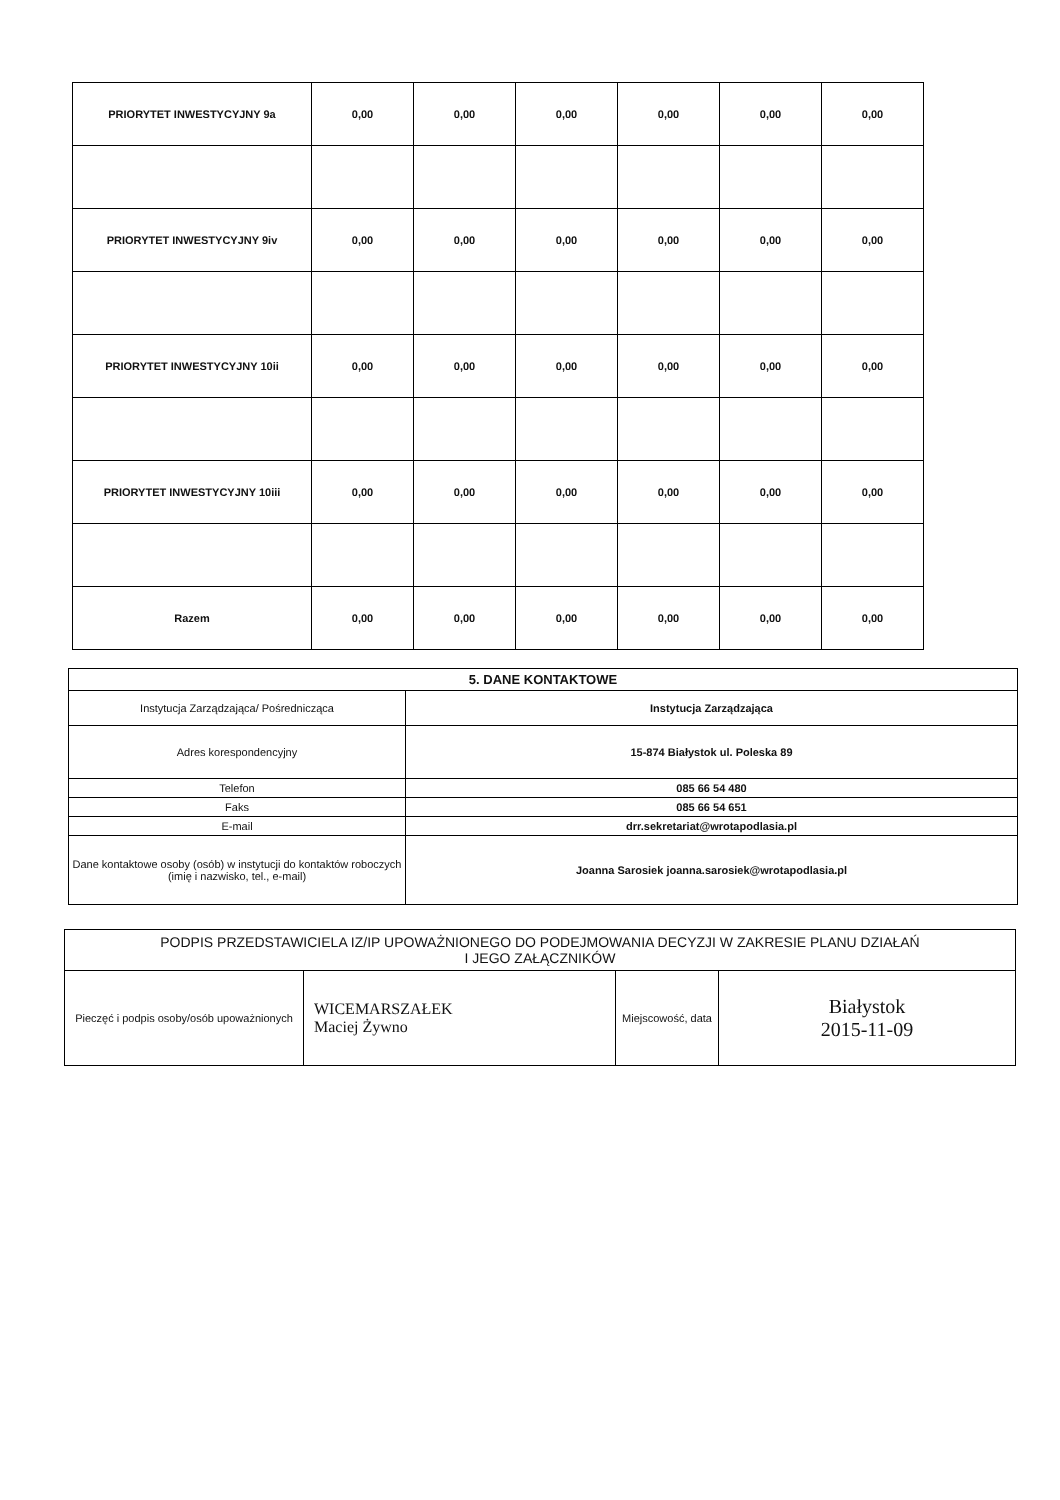| PRIORYTET INWESTYCYJNY 9a | 0,00 | 0,00 | 0,00 | 0,00 | 0,00 | 0,00 |
| PRIORYTET INWESTYCYJNY 9iv | 0,00 | 0,00 | 0,00 | 0,00 | 0,00 | 0,00 |
| PRIORYTET INWESTYCYJNY 10ii | 0,00 | 0,00 | 0,00 | 0,00 | 0,00 | 0,00 |
| PRIORYTET INWESTYCYJNY 10iii | 0,00 | 0,00 | 0,00 | 0,00 | 0,00 | 0,00 |
| Razem | 0,00 | 0,00 | 0,00 | 0,00 | 0,00 | 0,00 |
| 5. DANE KONTAKTOWE | |
| Instytucja Zarządzająca/ Pośrednicząca | Instytucja Zarządzająca |
| Adres korespondencyjny | 15-874 Białystok ul. Poleska 89 |
| Telefon | 085 66 54 480 |
| Faks | 085 66 54 651 |
| E-mail | drr.sekretariat@wrotapodlasia.pl |
| Dane kontaktowe osoby (osób) w instytucji do kontaktów roboczych (imię i nazwisko, tel., e-mail) | Joanna Sarosiek joanna.sarosiek@wrotapodlasia.pl |
| PODPIS PRZEDSTAWICIELA IZ/IP UPOWAŻNIONEGO DO PODEJMOWANIA DECYZJI W ZAKRESIE PLANU DZIAŁAŃ I JEGO ZAŁĄCZNIKÓW | | | |
| --- | --- | --- | --- |
| Pieczęć i podpis osoby/osób upoważnionych | WICEMARSZAŁEK Maciej Żywno | Miejscowość, data | Białystok 2015-11-09 |